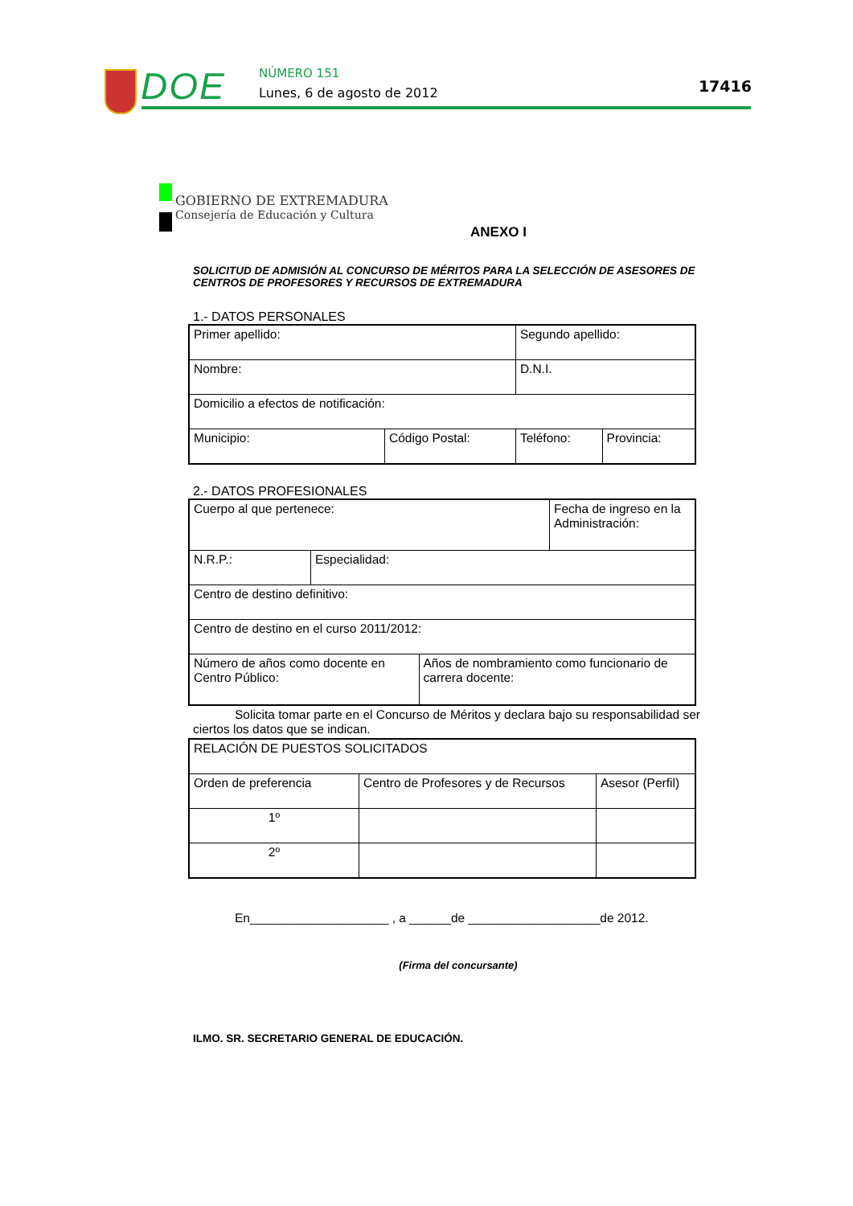DOE NÚMERO 151
Lunes, 6 de agosto de 2012 17416
GOBIERNO DE EXTREMADURA
Consejería de Educación y Cultura
ANEXO I
SOLICITUD DE ADMISIÓN AL CONCURSO DE MÉRITOS PARA LA SELECCIÓN DE ASESORES DE CENTROS DE PROFESORES Y RECURSOS DE EXTREMADURA
1.- DATOS PERSONALES
| Primer apellido: | | Segundo apellido: | |
| Nombre: | | D.N.I. | |
| Domicilio a efectos de notificación: | | | |
| Municipio: | Código Postal: | Teléfono: | Provincia: |
2.- DATOS PROFESIONALES
| Cuerpo al que pertenece: | | | Fecha de ingreso en la Administración: |
| N.R.P.: | Especialidad: | | |
| Centro de destino definitivo: | | | |
| Centro de destino en el curso 2011/2012: | | | |
| Número de años como docente en Centro Público: | | Años de nombramiento como funcionario de carrera docente: | |
Solicita tomar parte en el Concurso de Méritos y declara bajo su responsabilidad ser ciertos los datos que se indican.
| RELACIÓN DE PUESTOS SOLICITADOS | | |
| Orden de preferencia | Centro de Profesores y de Recursos | Asesor (Perfil) |
| 1º | | |
| 2º | | |
En____________________ , a ______de ___________________de 2012.
(Firma del concursante)
ILMO. SR. SECRETARIO GENERAL DE EDUCACIÓN.